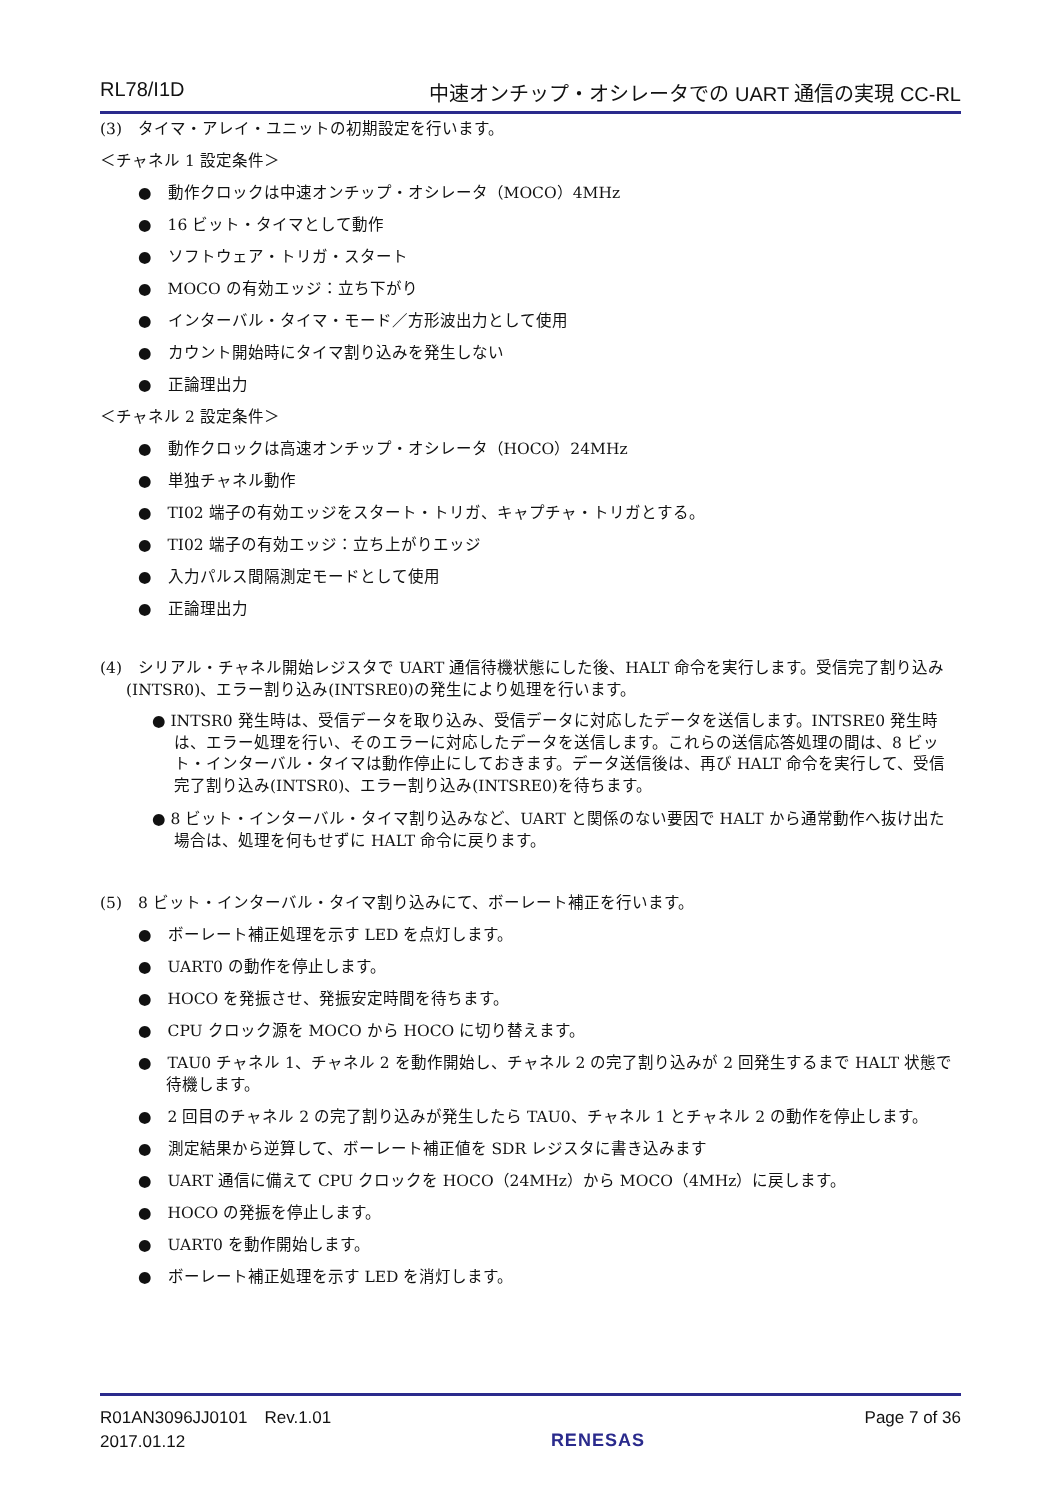RL78/I1D 中速オンチップ・オシレータでの UART 通信の実現 CC-RL
(3)　タイマ・アレイ・ユニットの初期設定を行います。
＜チャネル 1 設定条件＞
●　動作クロックは中速オンチップ・オシレータ（MOCO）4MHz
●　16 ビット・タイマとして動作
●　ソフトウェア・トリガ・スタート
●　MOCO の有効エッジ：立ち下がり
●　インターバル・タイマ・モード／方形波出力として使用
●　カウント開始時にタイマ割り込みを発生しない
●　正論理出力
＜チャネル 2 設定条件＞
●　動作クロックは高速オンチップ・オシレータ（HOCO）24MHz
●　単独チャネル動作
●　TI02 端子の有効エッジをスタート・トリガ、キャプチャ・トリガとする。
●　TI02 端子の有効エッジ：立ち上がりエッジ
●　入力パルス間隔測定モードとして使用
●　正論理出力
(4)　シリアル・チャネル開始レジスタで UART 通信待機状態にした後、HALT 命令を実行します。受信完了割り込み(INTSR0)、エラー割り込み(INTSRE0)の発生により処理を行います。
● INTSR0 発生時は、受信データを取り込み、受信データに対応したデータを送信します。INTSRE0 発生時は、エラー処理を行い、そのエラーに対応したデータを送信します。これらの送信応答処理の間は、8 ビット・インターバル・タイマは動作停止にしておきます。データ送信後は、再び HALT 命令を実行して、受信完了割り込み(INTSR0)、エラー割り込み(INTSRE0)を待ちます。
● 8 ビット・インターバル・タイマ割り込みなど、UART と関係のない要因で HALT から通常動作へ抜け出た場合は、処理を何もせずに HALT 命令に戻ります。
(5)　8 ビット・インターバル・タイマ割り込みにて、ボーレート補正を行います。
●　ボーレート補正処理を示す LED を点灯します。
●　UART0 の動作を停止します。
●　HOCO を発振させ、発振安定時間を待ちます。
●　CPU クロック源を MOCO から HOCO に切り替えます。
●　TAU0 チャネル 1、チャネル 2 を動作開始し、チャネル 2 の完了割り込みが 2 回発生するまで HALT 状態で待機します。
●　2 回目のチャネル 2 の完了割り込みが発生したら TAU0、チャネル 1 とチャネル 2 の動作を停止します。
●　測定結果から逆算して、ボーレート補正値を SDR レジスタに書き込みます
●　UART 通信に備えて CPU クロックを HOCO（24MHz）から MOCO（4MHz）に戻します。
●　HOCO の発振を停止します。
●　UART0 を動作開始します。
●　ボーレート補正処理を示す LED を消灯します。
R01AN3096JJ0101　Rev.1.01
2017.01.12
RENESAS
Page 7 of 36